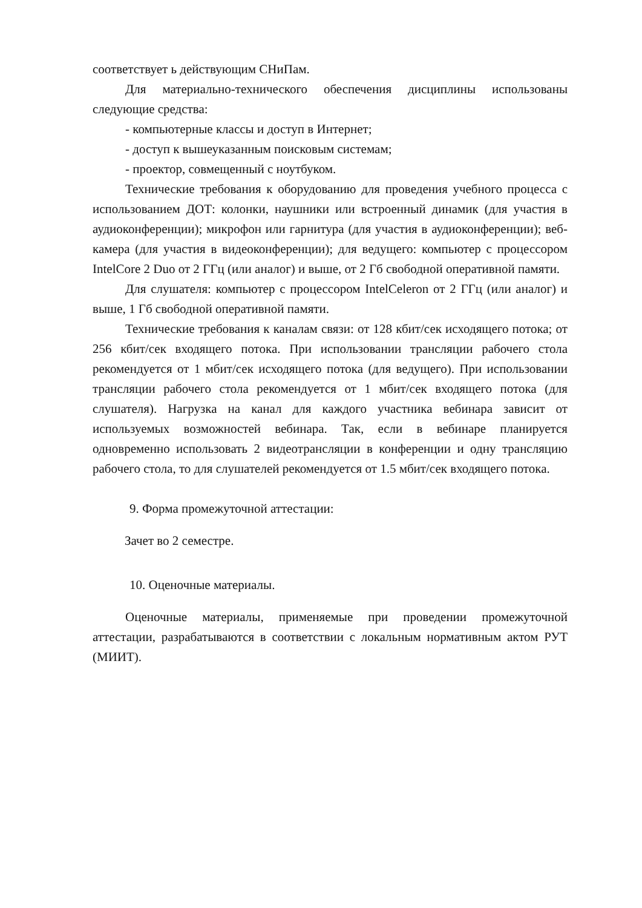соответствует ь действующим СНиПам.
Для материально-технического обеспечения дисциплины использованы следующие средства:
- компьютерные классы и доступ в Интернет;
- доступ к вышеуказанным поисковым системам;
- проектор, совмещенный с ноутбуком.
Технические требования к оборудованию для проведения учебного процесса с использованием ДОТ: колонки, наушники или встроенный динамик (для участия в аудиоконференции); микрофон или гарнитура (для участия в аудиоконференции); веб-камера (для участия в видеоконференции); для ведущего: компьютер с процессором IntelCore 2 Duo от 2 ГГц (или аналог) и выше, от 2 Гб свободной оперативной памяти.
Для слушателя: компьютер с процессором IntelCeleron от 2 ГГц (или аналог) и выше, 1 Гб свободной оперативной памяти.
Технические требования к каналам связи: от 128 кбит/сек исходящего потока; от 256 кбит/сек входящего потока. При использовании трансляции рабочего стола рекомендуется от 1 мбит/сек исходящего потока (для ведущего). При использовании трансляции рабочего стола рекомендуется от 1 мбит/сек входящего потока (для слушателя). Нагрузка на канал для каждого участника вебинара зависит от используемых возможностей вебинара. Так, если в вебинаре планируется одновременно использовать 2 видеотрансляции в конференции и одну трансляцию рабочего стола, то для слушателей рекомендуется от 1.5 мбит/сек входящего потока.
9. Форма промежуточной аттестации:
Зачет во 2 семестре.
10. Оценочные материалы.
Оценочные материалы, применяемые при проведении промежуточной аттестации, разрабатываются в соответствии с локальным нормативным актом РУТ (МИИТ).